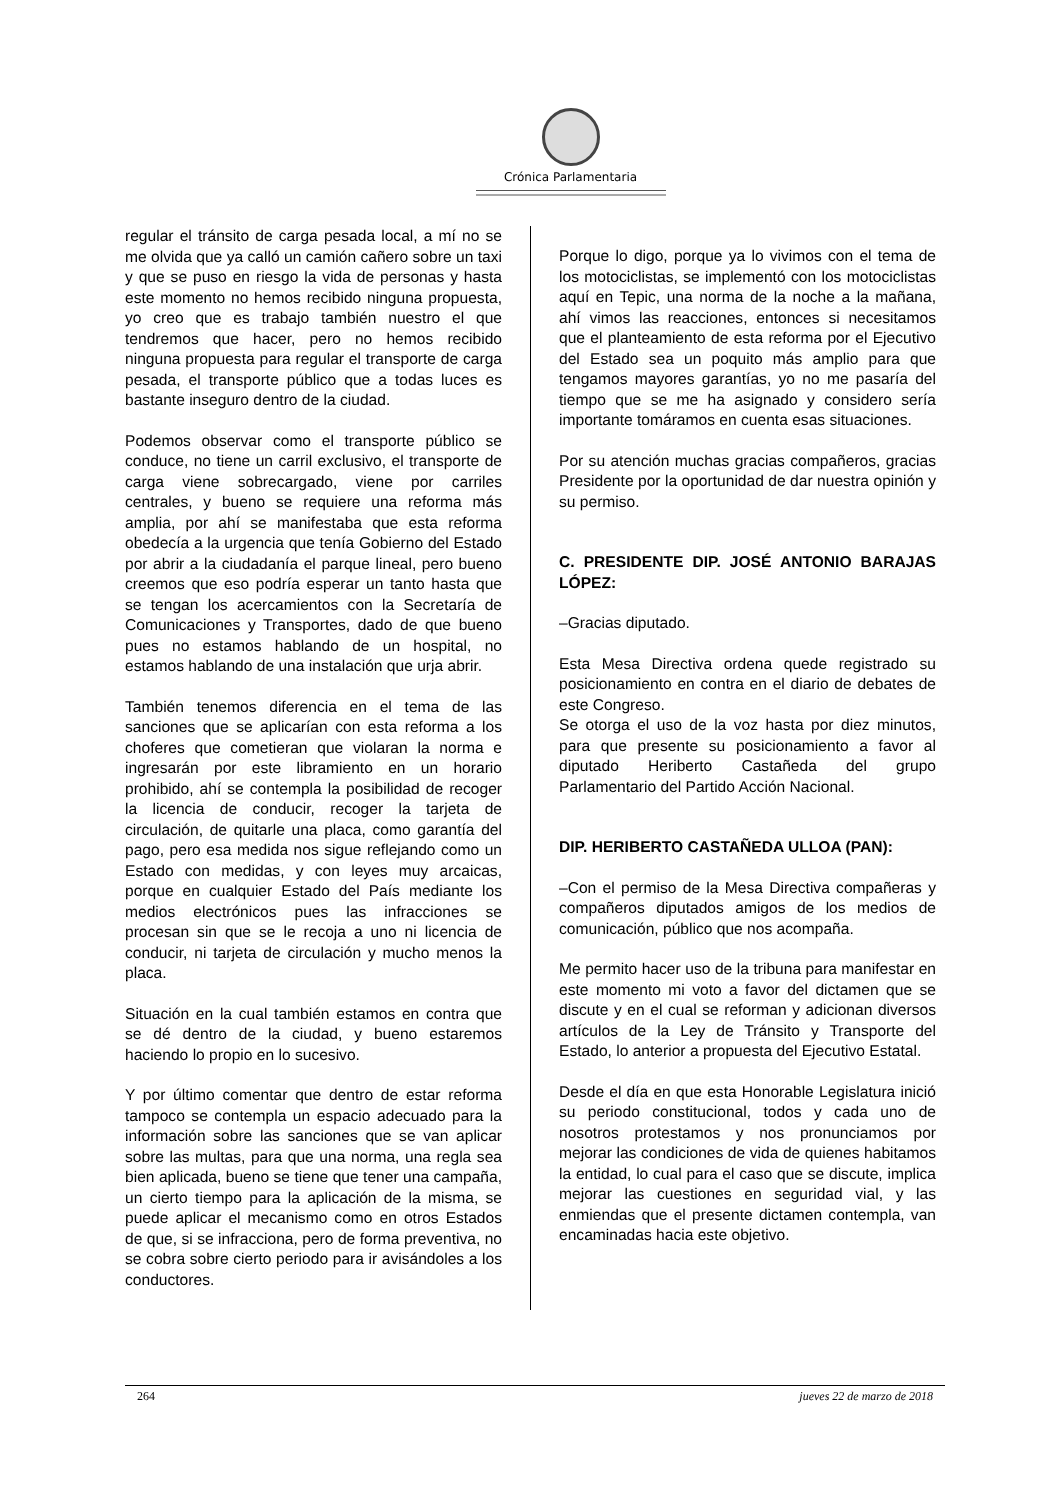Crónica Parlamentaria
regular el tránsito de carga pesada local, a mí no se me olvida que ya calló un camión cañero sobre un taxi y que se puso en riesgo la vida de personas y hasta este momento no hemos recibido ninguna propuesta, yo creo que es trabajo también nuestro el que tendremos que hacer, pero no hemos recibido ninguna propuesta para regular el transporte de carga pesada, el transporte público que a todas luces es bastante inseguro dentro de la ciudad.
Podemos observar como el transporte público se conduce, no tiene un carril exclusivo, el transporte de carga viene sobrecargado, viene por carriles centrales, y bueno se requiere una reforma más amplia, por ahí se manifestaba que esta reforma obedecía a la urgencia que tenía Gobierno del Estado por abrir a la ciudadanía el parque lineal, pero bueno creemos que eso podría esperar un tanto hasta que se tengan los acercamientos con la Secretaría de Comunicaciones y Transportes, dado de que bueno pues no estamos hablando de un hospital, no estamos hablando de una instalación que urja abrir.
También tenemos diferencia en el tema de las sanciones que se aplicarían con esta reforma a los choferes que cometieran que violaran la norma e ingresarán por este libramiento en un horario prohibido, ahí se contempla la posibilidad de recoger la licencia de conducir, recoger la tarjeta de circulación, de quitarle una placa, como garantía del pago, pero esa medida nos sigue reflejando como un Estado con medidas, y con leyes muy arcaicas, porque en cualquier Estado del País mediante los medios electrónicos pues las infracciones se procesan sin que se le recoja a uno ni licencia de conducir, ni tarjeta de circulación y mucho menos la placa.
Situación en la cual también estamos en contra que se dé dentro de la ciudad, y bueno estaremos haciendo lo propio en lo sucesivo.
Y por último comentar que dentro de estar reforma tampoco se contempla un espacio adecuado para la información sobre las sanciones que se van aplicar sobre las multas, para que una norma, una regla sea bien aplicada, bueno se tiene que tener una campaña, un cierto tiempo para la aplicación de la misma, se puede aplicar el mecanismo como en otros Estados de que, si se infracciona, pero de forma preventiva, no se cobra sobre cierto periodo para ir avisándoles a los conductores.
Porque lo digo, porque ya lo vivimos con el tema de los motociclistas, se implementó con los motociclistas aquí en Tepic, una norma de la noche a la mañana, ahí vimos las reacciones, entonces si necesitamos que el planteamiento de esta reforma por el Ejecutivo del Estado sea un poquito más amplio para que tengamos mayores garantías, yo no me pasaría del tiempo que se me ha asignado y considero sería importante tomáramos en cuenta esas situaciones.
Por su atención muchas gracias compañeros, gracias Presidente por la oportunidad de dar nuestra opinión y su permiso.
C. PRESIDENTE DIP. JOSÉ ANTONIO BARAJAS LÓPEZ:
–Gracias diputado.
Esta Mesa Directiva ordena quede registrado su posicionamiento en contra en el diario de debates de este Congreso.
Se otorga el uso de la voz hasta por diez minutos, para que presente su posicionamiento a favor al diputado Heriberto Castañeda del grupo Parlamentario del Partido Acción Nacional.
DIP. HERIBERTO CASTAÑEDA ULLOA (PAN):
–Con el permiso de la Mesa Directiva compañeras y compañeros diputados amigos de los medios de comunicación, público que nos acompaña.
Me permito hacer uso de la tribuna para manifestar en este momento mi voto a favor del dictamen que se discute y en el cual se reforman y adicionan diversos artículos de la Ley de Tránsito y Transporte del Estado, lo anterior a propuesta del Ejecutivo Estatal.
Desde el día en que esta Honorable Legislatura inició su periodo constitucional, todos y cada uno de nosotros protestamos y nos pronunciamos por mejorar las condiciones de vida de quienes habitamos la entidad, lo cual para el caso que se discute, implica mejorar las cuestiones en seguridad vial, y las enmiendas que el presente dictamen contempla, van encaminadas hacia este objetivo.
264 jueves 22 de marzo de 2018